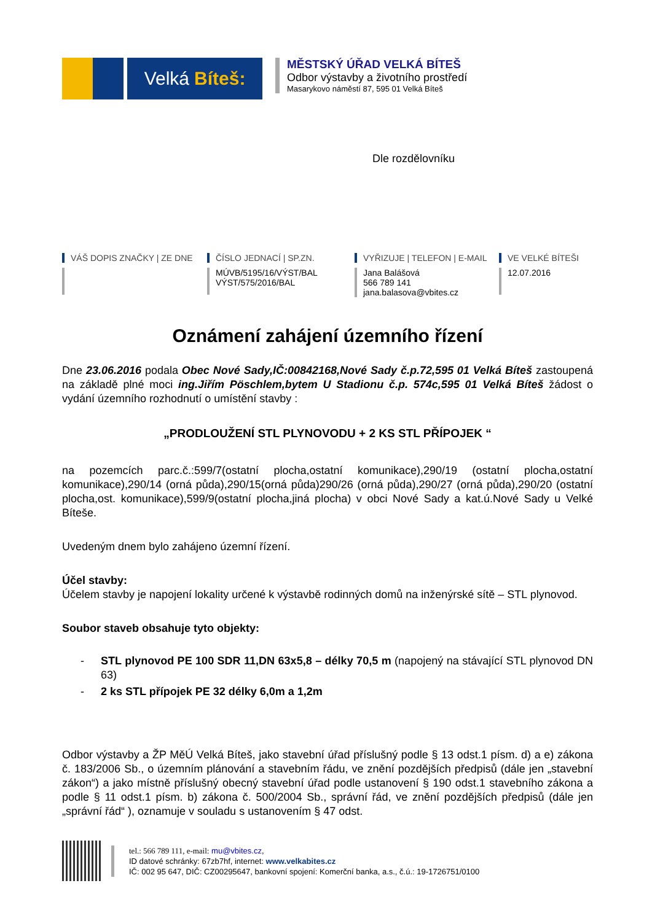Velká Bíteš:
MĚSTSKÝ ÚŘAD VELKÁ BÍTEŠ
Odbor výstavby a životního prostředí
Masarykovo náměstí 87, 595 01 Velká Bíteš
Dle rozdělovníku
VÁŠ DOPIS ZNAČKY | ZE DNE ČÍSLO JEDNACÍ | SP.ZN.
MÚVB/5195/16/VÝST/BAL
VÝST/575/2016/BAL
VYŘIZUJE | TELEFON | E-MAIL
Jana Balášová
566 789 141
jana.balasova@vbites.cz
VE VELKÉ BÍTEŠI
12.07.2016
Oznámení zahájení územního řízení
Dne 23.06.2016 podala Obec Nové Sady,IČ:00842168,Nové Sady č.p.72,595 01 Velká Bíteš zastoupená na základě plné moci ing.Jiřím Pöschlem,bytem U Stadionu č.p. 574c,595 01 Velká Bíteš žádost o vydání územního rozhodnutí o umístění stavby :
„PRODLOUŽENÍ STL PLYNOVODU + 2 KS STL PŘÍPOJEK “
na pozemcích parc.č.:599/7(ostatní plocha,ostatní komunikace),290/19 (ostatní plocha,ostatní komunikace),290/14 (orná půda),290/15(orná půda)290/26 (orná půda),290/27 (orná půda),290/20 (ostatní plocha,ost. komunikace),599/9(ostatní plocha,jiná plocha) v obci Nové Sady a kat.ú.Nové Sady u Velké Bíteše.
Uvedeným dnem bylo zahájeno územní řízení.
Účel stavby:
Účelem stavby je napojení lokality určené k výstavbě rodinných domů na inženýrské sítě – STL plynovod.
Soubor staveb obsahuje tyto objekty:
- STL plynovod PE 100 SDR 11,DN 63x5,8 – délky 70,5 m (napojený na stávající STL plynovod DN 63)
- 2 ks STL přípojek PE 32 délky 6,0m a 1,2m
Odbor výstavby a ŽP MěÚ Velká Bíteš, jako stavební úřad příslušný podle § 13 odst.1 písm. d) a e) zákona č. 183/2006 Sb., o územním plánování a stavebním řádu, ve znění pozdějších předpisů (dále jen „stavební zákon“) a jako místně příslušný obecný stavební úřad podle ustanovení § 190 odst.1 stavebního zákona a podle § 11 odst.1 písm. b) zákona č. 500/2004 Sb., správní řád, ve znění pozdějších předpisů (dále jen „správní řád“ ), oznamuje v souladu s ustanovením § 47 odst.
tel.: 566 789 111, e-mail: mu@vbites.cz,
ID datové schránky: 67zb7hf, internet: www.velkabites.cz
IČ: 002 95 647, DIČ: CZ00295647, bankovní spojení: Komerční banka, a.s., č.ú.: 19-1726751/0100